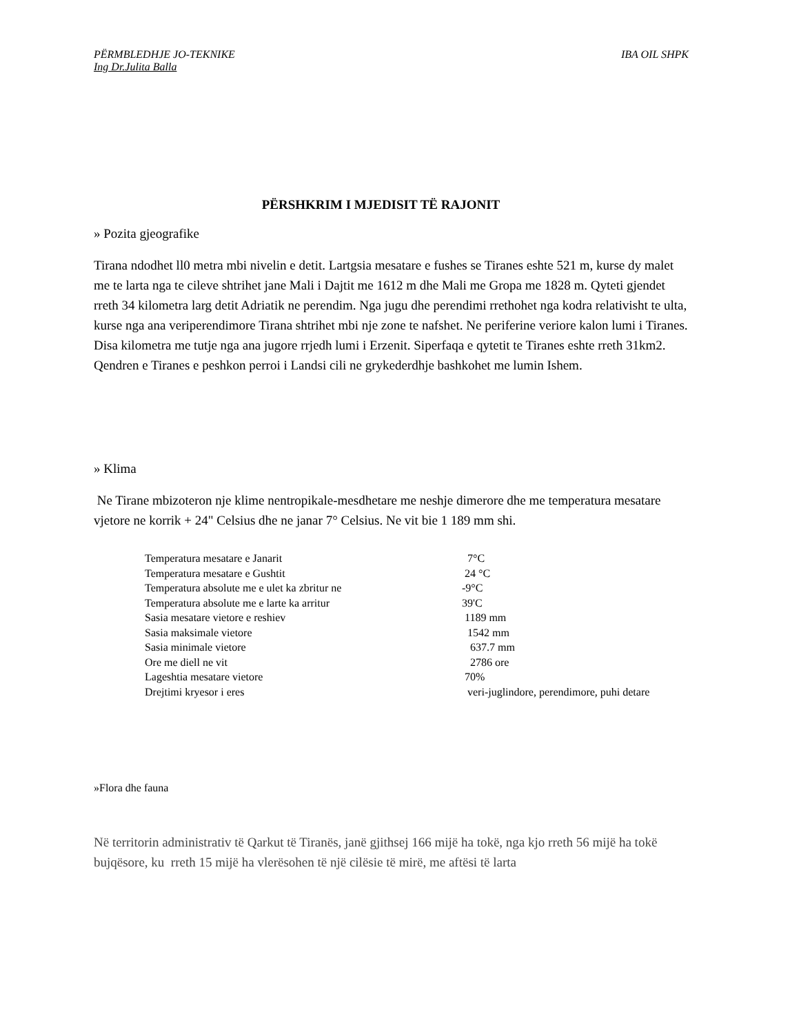PËRMBLEDHJE JO-TEKNIKE IBA OIL SHPK
Ing Dr.Julita Balla
PËRSHKRIM I MJEDISIT TË RAJONIT
» Pozita gjeografike
Tirana ndodhet ll0 metra mbi nivelin e detit. Lartgsia mesatare e fushes se Tiranes eshte 521 m, kurse dy malet me te larta nga te cileve shtrihet jane Mali i Dajtit me 1612 m dhe Mali me Gropa me 1828 m. Qyteti gjendet rreth 34 kilometra larg detit Adriatik ne perendim. Nga jugu dhe perendimi rrethohet nga kodra relativisht te ulta, kurse nga ana veriperendimore Tirana shtrihet mbi nje zone te nafshet. Ne periferine veriore kalon lumi i Tiranes. Disa kilometra me tutje nga ana jugore rrjedh lumi i Erzenit. Siperfaqa e qytetit te Tiranes eshte rreth 31km2. Qendren e Tiranes e peshkon perroi i Landsi cili ne grykederdhje bashkohet me lumin Ishem.
» Klima
Ne Tirane mbizoteron nje klime nentropikale-mesdhetare me neshje dimerore dhe me temperatura mesatare vjetore ne korrik + 24" Celsius dhe ne janar 7° Celsius. Ne vit bie 1 189 mm shi.
| Temperatura mesatare e Janarit | 7°C |
| Temperatura mesatare e Gushtit | 24 °C |
| Temperatura absolute me e ulet ka zbritur ne | -9°C |
| Temperatura absolute me e larte ka arritur | 39'C |
| Sasia mesatare vietore e reshiev | 1189 mm |
| Sasia maksimale vietore | 1542 mm |
| Sasia minimale vietore | 637.7 mm |
| Ore me diell ne vit | 2786 ore |
| Lageshtia mesatare vietore | 70% |
| Drejtimi kryesor i eres | veri-juglindore, perendimore, puhi detare |
»Flora dhe fauna
Në territorin administrativ të Qarkut të Tiranës, janë gjithsej 166 mijë ha tokë, nga kjo rreth 56 mijë ha tokë bujqësore, ku rreth 15 mijë ha vlerësohen të një cilësie të mirë, me aftësi të larta